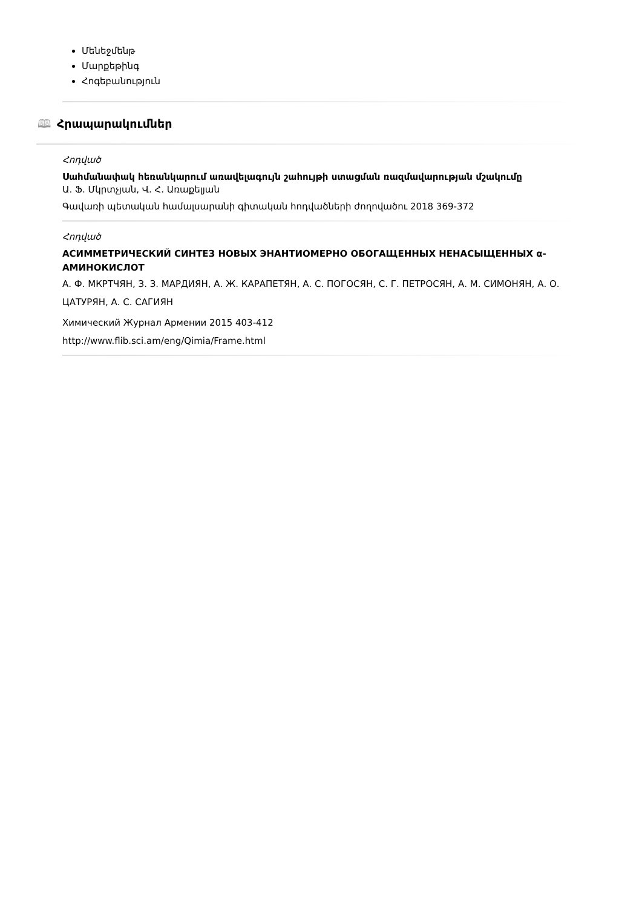Մենեջմենթ
Մարքեթինգ
Հոգեբանություն
🕮 Հրապարակումներ
Հոդված
Սահմանափակ հեռանկարում առավելագույն շահույթի ստացման ռազմավարության մշակումը
Ա. Ֆ. Մկրտչյան, Վ. Հ. Առաքելյան
Գավառի պետական համալսարանի գիտական հոդվածների ժողովածու 2018 369-372
Հոդված
АСИММЕТРИЧЕСКИЙ СИНТЕЗ НОВЫХ ЭНАНТИОМЕРНО ОБОГАЩЕННЫХ НЕНАСЫЩЕННЫХ α-АМИНОКИСЛОТ
А. Ф. МКРТЧЯН, З. З. МАРДИЯН, А. Ж. КАРАПЕТЯН, А. С. ПОГОСЯН, С. Г. ПЕТРОСЯН, А. М. СИМОНЯН, А. О. ЦАТУРЯН, А. С. САГИЯН
Химический Журнал Армении 2015 403-412
http://www.flib.sci.am/eng/Qimia/Frame.html